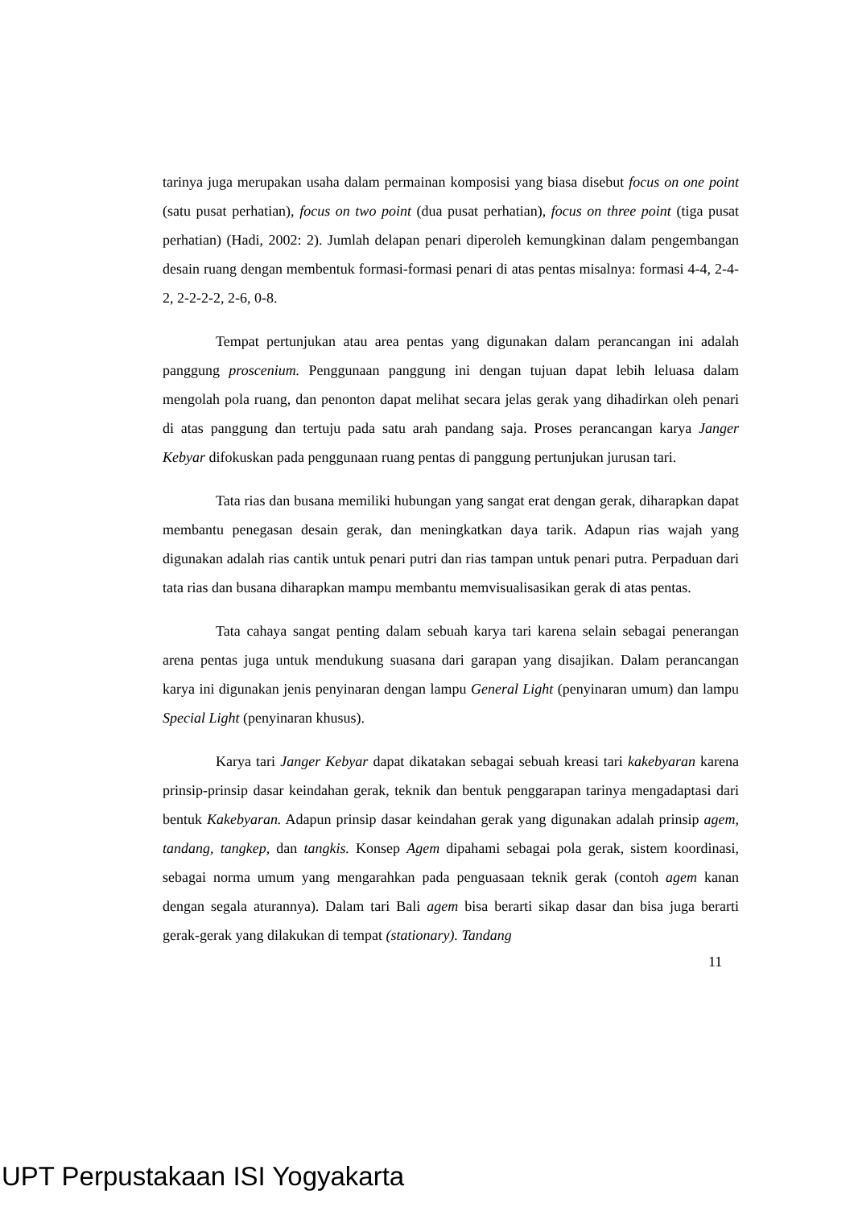tarinya juga merupakan usaha dalam permainan komposisi yang biasa disebut focus on one point (satu pusat perhatian), focus on two point (dua pusat perhatian), focus on three point (tiga pusat perhatian) (Hadi, 2002: 2). Jumlah delapan penari diperoleh kemungkinan dalam pengembangan desain ruang dengan membentuk formasi-formasi penari di atas pentas misalnya: formasi 4-4, 2-4-2, 2-2-2-2, 2-6, 0-8.
Tempat pertunjukan atau area pentas yang digunakan dalam perancangan ini adalah panggung proscenium. Penggunaan panggung ini dengan tujuan dapat lebih leluasa dalam mengolah pola ruang, dan penonton dapat melihat secara jelas gerak yang dihadirkan oleh penari di atas panggung dan tertuju pada satu arah pandang saja. Proses perancangan karya Janger Kebyar difokuskan pada penggunaan ruang pentas di panggung pertunjukan jurusan tari.
Tata rias dan busana memiliki hubungan yang sangat erat dengan gerak, diharapkan dapat membantu penegasan desain gerak, dan meningkatkan daya tarik. Adapun rias wajah yang digunakan adalah rias cantik untuk penari putri dan rias tampan untuk penari putra. Perpaduan dari tata rias dan busana diharapkan mampu membantu memvisualisasikan gerak di atas pentas.
Tata cahaya sangat penting dalam sebuah karya tari karena selain sebagai penerangan arena pentas juga untuk mendukung suasana dari garapan yang disajikan. Dalam perancangan karya ini digunakan jenis penyinaran dengan lampu General Light (penyinaran umum) dan lampu Special Light (penyinaran khusus).
Karya tari Janger Kebyar dapat dikatakan sebagai sebuah kreasi tari kakebyaran karena prinsip-prinsip dasar keindahan gerak, teknik dan bentuk penggarapan tarinya mengadaptasi dari bentuk Kakebyaran. Adapun prinsip dasar keindahan gerak yang digunakan adalah prinsip agem, tandang, tangkep, dan tangkis. Konsep Agem dipahami sebagai pola gerak, sistem koordinasi, sebagai norma umum yang mengarahkan pada penguasaan teknik gerak (contoh agem kanan dengan segala aturannya). Dalam tari Bali agem bisa berarti sikap dasar dan bisa juga berarti gerak-gerak yang dilakukan di tempat (stationary). Tandang
11
UPT Perpustakaan ISI Yogyakarta